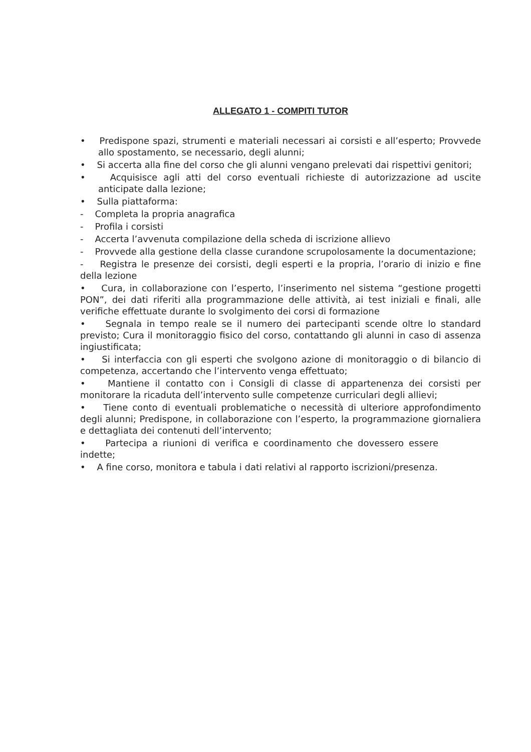ALLEGATO 1 - COMPITI TUTOR
• Predispone spazi, strumenti e materiali necessari ai corsisti e all’esperto; Provvede allo spostamento, se necessario, degli alunni;
• Si accerta alla fine del corso che gli alunni vengano prelevati dai rispettivi genitori;
• Acquisisce agli atti del corso eventuali richieste di autorizzazione ad uscite anticipate dalla lezione;
• Sulla piattaforma:
- Completa la propria anagrafica
- Profila i corsisti
- Accerta l’avvenuta compilazione della scheda di iscrizione allievo
- Provvede alla gestione della classe curandone scrupolosamente la documentazione;
- Registra le presenze dei corsisti, degli esperti e la propria, l’orario di inizio e fine della lezione
• Cura, in collaborazione con l’esperto, l’inserimento nel sistema “gestione progetti PON”, dei dati riferiti alla programmazione delle attività, ai test iniziali e finali, alle verifiche effettuate durante lo svolgimento dei corsi di formazione
• Segnala in tempo reale se il numero dei partecipanti scende oltre lo standard previsto; Cura il monitoraggio fisico del corso, contattando gli alunni in caso di assenza ingiustificata;
• Si interfaccia con gli esperti che svolgono azione di monitoraggio o di bilancio di competenza, accertando che l’intervento venga effettuato;
• Mantiene il contatto con i Consigli di classe di appartenenza dei corsisti per monitorare la ricaduta dell’intervento sulle competenze curriculari degli allievi;
• Tiene conto di eventuali problematiche o necessità di ulteriore approfondimento degli alunni; Predispone, in collaborazione con l’esperto, la programmazione giornaliera e dettagliata dei contenuti dell’intervento;
• Partecipa a riunioni di verifica e coordinamento che dovessero essere indette;
• A fine corso, monitora e tabula i dati relativi al rapporto iscrizioni/presenza.